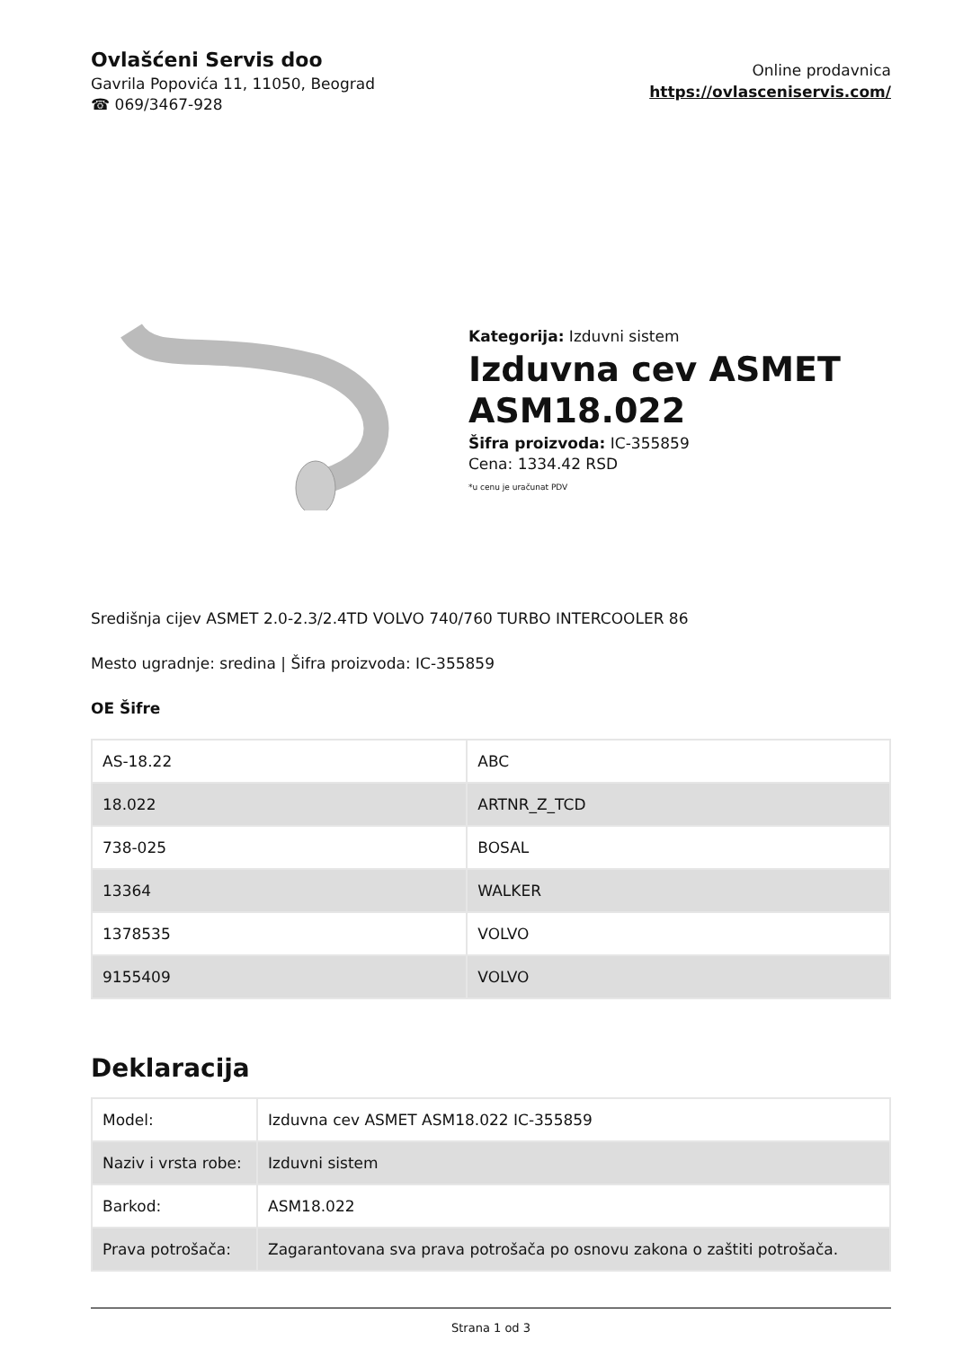Ovlašćeni Servis doo
Gavrila Popovića 11, 11050, Beograd
☎ 069/3467-928
Online prodavnica
https://ovlasceniservis.com/
Kategorija: Izduvni sistem
Izduvna cev ASMET ASM18.022
Šifra proizvoda: IC-355859
Cena: 1334.42 RSD
*u cenu je uračunat PDV
Središnja cijev ASMET 2.0-2.3/2.4TD VOLVO 740/760 TURBO INTERCOOLER 86
Mesto ugradnje: sredina | Šifra proizvoda: IC-355859
OE Šifre
| AS-18.22 | ABC |
| 18.022 | ARTNR_Z_TCD |
| 738-025 | BOSAL |
| 13364 | WALKER |
| 1378535 | VOLVO |
| 9155409 | VOLVO |
Deklaracija
| Model: | Izduvna cev ASMET ASM18.022 IC-355859 |
| Naziv i vrsta robe: | Izduvni sistem |
| Barkod: | ASM18.022 |
| Prava potrošača: | Zagarantovana sva prava potrošača po osnovu zakona o zaštiti potrošača. |
Strana 1 od 3